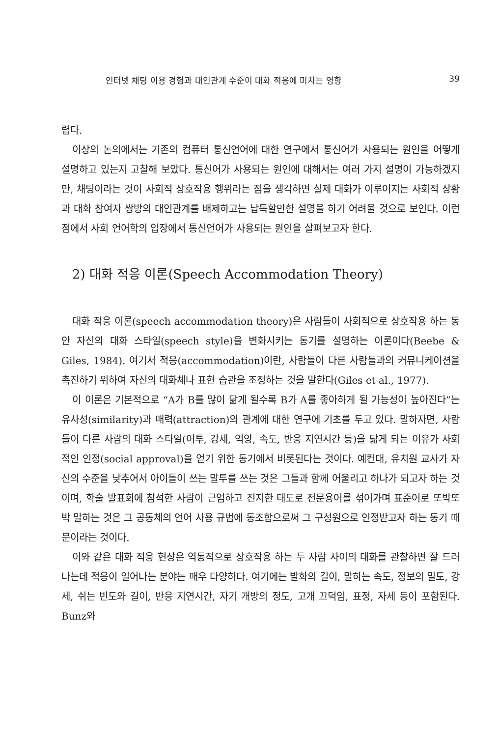인터넷 채팅 이용 경험과 대인관계 수준이 대화 적응에 미치는 영향 39
렵다.
이상의 논의에서는 기존의 컴퓨터 통신언어에 대한 연구에서 통신어가 사용되는 원인을 어떻게 설명하고 있는지 고찰해 보았다. 통신어가 사용되는 원인에 대해서는 여러 가지 설명이 가능하겠지만, 채팅이라는 것이 사회적 상호작용 행위라는 점을 생각하면 실제 대화가 이루어지는 사회적 상황과 대화 참여자 쌍방의 대인관계를 배제하고는 납득할만한 설명을 하기 어려울 것으로 보인다. 이런 점에서 사회 언어학의 입장에서 통신언어가 사용되는 원인을 살펴보고자 한다.
2) 대화 적응 이론(Speech Accommodation Theory)
대화 적응 이론(speech accommodation theory)은 사람들이 사회적으로 상호작용 하는 동안 자신의 대화 스타일(speech style)을 변화시키는 동기를 설명하는 이론이다(Beebe & Giles, 1984). 여기서 적응(accommodation)이란, 사람들이 다른 사람들과의 커뮤니케이션을 촉진하기 위하여 자신의 대화체나 표현 습관을 조정하는 것을 말한다(Giles et al., 1977).
이 이론은 기본적으로 “A가 B를 많이 닮게 될수록 B가 A를 좋아하게 될 가능성이 높아진다”는 유사성(similarity)과 매력(attraction)의 관계에 대한 연구에 기초를 두고 있다. 말하자면, 사람들이 다른 사람의 대화 스타일(어투, 강세, 억양, 속도, 반응 지연시간 등)을 닮게 되는 이유가 사회적인 인정(social approval)을 얻기 위한 동기에서 비롯된다는 것이다. 예컨대, 유치원 교사가 자신의 수준을 낮추어서 아이들이 쓰는 말투를 쓰는 것은 그들과 함께 어울리고 하나가 되고자 하는 것이며, 학술 발표회에 참석한 사람이 근엄하고 진지한 태도로 전문용어를 섞어가며 표준어로 또박또박 말하는 것은 그 공동체의 언어 사용 규범에 동조함으로써 그 구성원으로 인정받고자 하는 동기 때문이라는 것이다.
이와 같은 대화 적응 현상은 역동적으로 상호작용 하는 두 사람 사이의 대화를 관찰하면 잘 드러나는데 적응이 일어나는 분야는 매우 다양하다. 여기에는 발화의 길이, 말하는 속도, 정보의 밀도, 강세, 쉬는 빈도와 길이, 반응 지연시간, 자기 개방의 정도, 고개 끄덕임, 표정, 자세 등이 포함된다. Bunz와